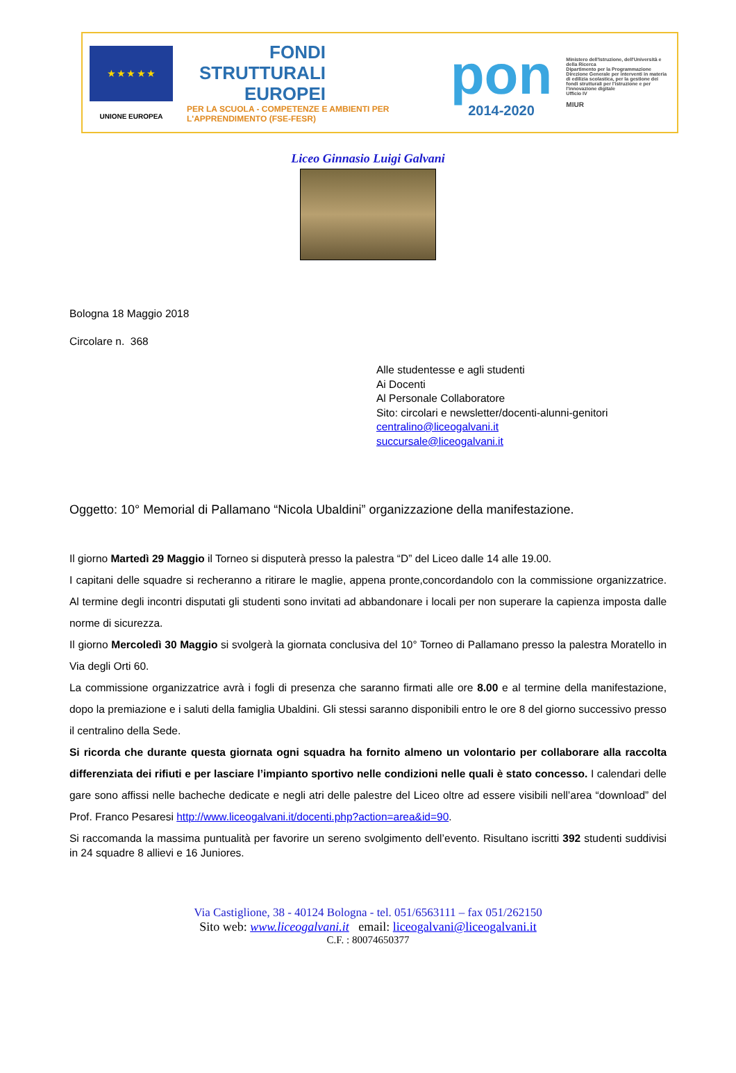★ ★ ★ ★ ★
UNIONE EUROPEA
FONDI
STRUTTURALI
EUROPEI
PER LA SCUOLA - COMPETENZE E AMBIENTI PER L'APPRENDIMENTO (FSE-FESR)
pon
2014-2020
Ministero dell'Istruzione, dell'Università e della Ricerca
Dipartimento per la Programmazione
Direzione Generale per interventi in materia di edilizia scolastica, per la gestione dei fondi strutturali per l'istruzione e per l'innovazione digitale
Ufficio IV
MIUR
Liceo Ginnasio Luigi Galvani
Bologna 18 Maggio 2018
Circolare n. 368
Alle studentesse e agli studenti
Ai Docenti
Al Personale Collaboratore
Sito: circolari e newsletter/docenti-alunni-genitori
centralino@liceogalvani.it
succursale@liceogalvani.it
Oggetto: 10° Memorial di Pallamano “Nicola Ubaldini” organizzazione della manifestazione.
Il giorno Martedì 29 Maggio il Torneo si disputerà presso la palestra “D” del Liceo dalle 14 alle 19.00.
I capitani delle squadre si recheranno a ritirare le maglie, appena pronte,concordandolo con la commissione organizzatrice. Al termine degli incontri disputati gli studenti sono invitati ad abbandonare i locali per non superare la capienza imposta dalle norme di sicurezza.
Il giorno Mercoledì 30 Maggio si svolgerà la giornata conclusiva del 10° Torneo di Pallamano presso la palestra Moratello in Via degli Orti 60.
La commissione organizzatrice avrà i fogli di presenza che saranno firmati alle ore 8.00 e al termine della manifestazione, dopo la premiazione e i saluti della famiglia Ubaldini. Gli stessi saranno disponibili entro le ore 8 del giorno successivo presso il centralino della Sede.
Si ricorda che durante questa giornata ogni squadra ha fornito almeno un volontario per collaborare alla raccolta differenziata dei rifiuti e per lasciare l’impianto sportivo nelle condizioni nelle quali è stato concesso. I calendari delle gare sono affissi nelle bacheche dedicate e negli atri delle palestre del Liceo oltre ad essere visibili nell’area “download” del Prof. Franco Pesaresi http://www.liceogalvani.it/docenti.php?action=area&id=90.
Si raccomanda la massima puntualità per favorire un sereno svolgimento dell’evento. Risultano iscritti 392 studenti suddivisi in 24 squadre 8 allievi e 16 Juniores.
Via Castiglione, 38 - 40124 Bologna - tel. 051/6563111 – fax 051/262150
Sito web: www.liceogalvani.it email: liceogalvani@liceogalvani.it
C.F. : 80074650377